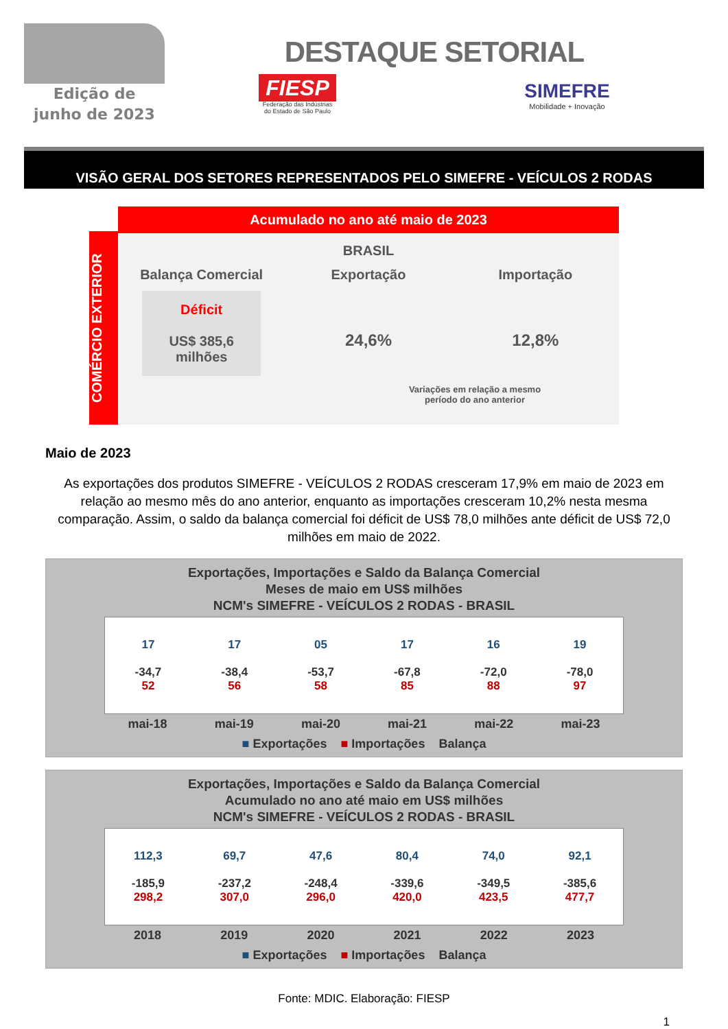Edição de
junho de 2023
DESTAQUE SETORIAL
FIESP
Federação das Indústrias
do Estado de São Paulo
SIMEFRE
Mobilidade + Inovação
VISÃO GERAL DOS SETORES REPRESENTADOS PELO SIMEFRE - VEÍCULOS 2 RODAS
COMÉRCIO EXTERIOR
Acumulado no ano até maio de 2023
BRASIL
Balança Comercial
Déficit
US$ 385,6
milhões
Exportação
24,6%
Importação
12,8%
Variações em relação a mesmo período do ano anterior
Maio de 2023
As exportações dos produtos SIMEFRE - VEÍCULOS 2 RODAS cresceram 17,9% em maio de 2023 em relação ao mesmo mês do ano anterior, enquanto as importações cresceram 10,2% nesta mesma comparação. Assim, o saldo da balança comercial foi déficit de US$ 78,0 milhões ante déficit de US$ 72,0 milhões em maio de 2022.
Exportações, Importações e Saldo da Balança Comercial
Meses de maio em US$ milhões
NCM's SIMEFRE - VEÍCULOS 2 RODAS - BRASIL
17
-34,7
52
17
-38,4
56
05
-53,7
58
17
-67,8
85
16
-72,0
88
19
-78,0
97
mai-18 mai-19 mai-20 mai-21 mai-22 mai-23
■ Exportações ■ Importações Balança
Exportações, Importações e Saldo da Balança Comercial
Acumulado no ano até maio em US$ milhões
NCM's SIMEFRE - VEÍCULOS 2 RODAS - BRASIL
112,3
-185,9
298,2
69,7
-237,2
307,0
47,6
-248,4
296,0
80,4
-339,6
420,0
74,0
-349,5
423,5
92,1
-385,6
477,7
2018 2019 2020 2021 2022 2023
■ Exportações ■ Importações Balança
Fonte: MDIC. Elaboração: FIESP
1